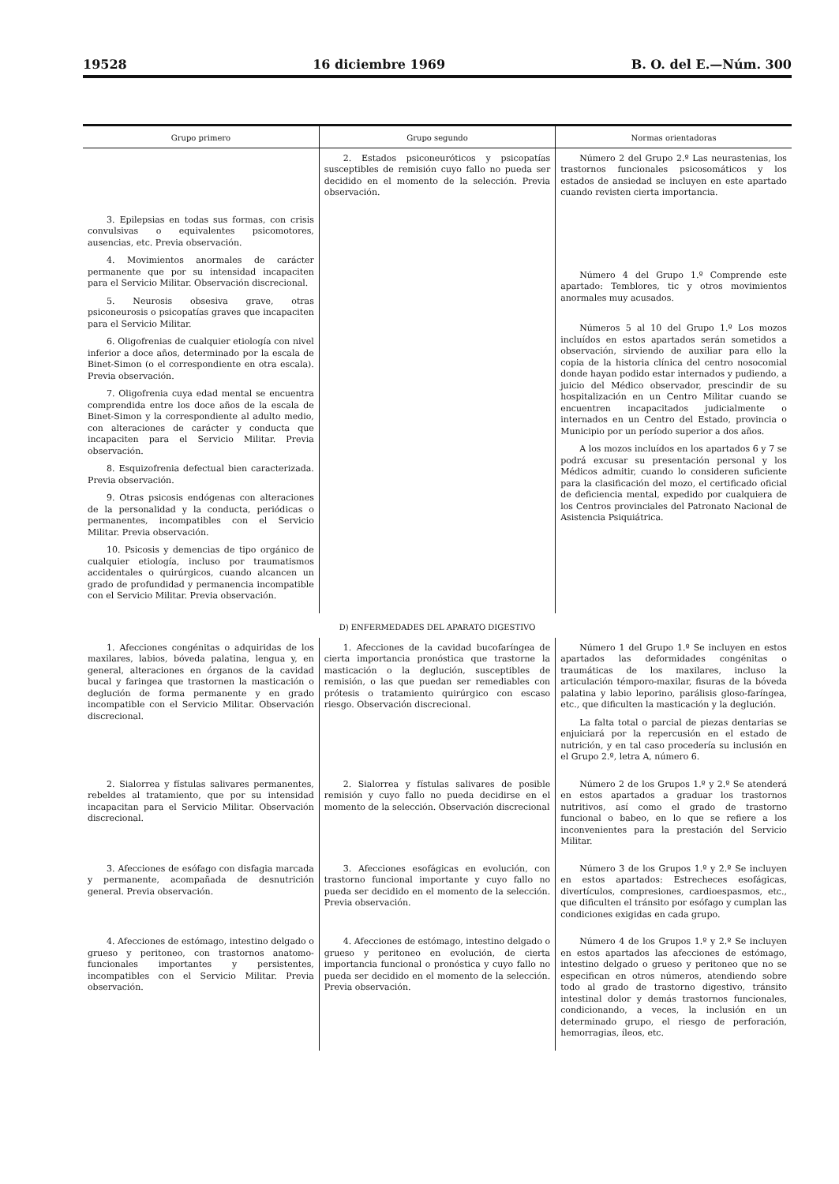19528 16 diciembre 1969 B. O. del E.—Núm. 300
| Grupo primero | Grupo segundo | Normas orientadoras |
| --- | --- | --- |
| | 2. Estados psiconeuróticos y psicopatías susceptibles de remisión cuyo fallo no pueda ser decidido en el momento de la selección. Previa observación. | Número 2 del Grupo 2.º Las neurastenias, los trastornos funcionales psicosomáticos y los estados de ansiedad se incluyen en este apartado cuando revisten cierta importancia. |
| 3. Epilepsias en todas sus formas, con crisis convulsivas o equivalentes psicomotores, ausencias, etc. Previa observación. 4. Movimientos anormales de carácter permanente que por su intensidad incapaciten para el Servicio Militar. Observación discrecional. 5. Neurosis obsesiva grave, otras psiconeurosis o psicopatías graves que incapaciten para el Servicio Militar. 6. Oligofrenias de cualquier etiología con nivel inferior a doce años, determinado por la escala de Binet-Simon (o el correspondiente en otra escala). Previa observación. 7. Oligofrenia cuya edad mental se encuentra comprendida entre los doce años de la escala de Binet-Simon y la correspondiente al adulto medio, con alteraciones de carácter y conducta que incapaciten para el Servicio Militar. Previa observación. 8. Esquizofrenia defectual bien caracterizada. Previa observación. 9. Otras psicosis endógenas con alteraciones de la personalidad y la conducta, periódicas o permanentes, incompatibles con el Servicio Militar. Previa observación. 10. Psicosis y demencias de tipo orgánico de cualquier etiología, incluso por traumatismos accidentales o quirúrgicos, cuando alcancen un grado de profundidad y permanencia incompatible con el Servicio Militar. Previa observación. | | Número 4 del Grupo 1.º Comprende este apartado: Temblores, tic y otros movimientos anormales muy acusados. Números 5 al 10 del Grupo 1.º Los mozos incluídos en estos apartados serán sometidos a observación, sirviendo de auxiliar para ello la copia de la historia clínica del centro nosocomial donde hayan podido estar internados y pudiendo, a juicio del Médico observador, prescindir de su hospitalización en un Centro Militar cuando se encuentren incapacitados judicialmente o internados en un Centro del Estado, provincia o Municipio por un período superior a dos años. A los mozos incluídos en los apartados 6 y 7 se podrá excusar su presentación personal y los Médicos admitir, cuando lo consideren suficiente para la clasificación del mozo, el certificado oficial de deficiencia mental, expedido por cualquiera de los Centros provinciales del Patronato Nacional de Asistencia Psiquiátrica. |
D) ENFERMEDADES DEL APARATO DIGESTIVO
| 1. Afecciones congénitas o adquiridas de los maxilares, labios, bóveda palatina, lengua y, en general, alteraciones en órganos de la cavidad bucal y faringea que trastornen la masticación o deglución de forma permanente y en grado incompatible con el Servicio Militar. Observación discrecional. | 1. Afecciones de la cavidad bucofaríngea de cierta importancia pronóstica que trastorne la masticación o la deglución, susceptibles de remisión, o las que puedan ser remediables con prótesis o tratamiento quirúrgico con escaso riesgo. Observación discrecional. | Número 1 del Grupo 1.º Se incluyen en estos apartados las deformidades congénitas o traumáticas de los maxilares, incluso la articulación témporo-maxilar, fisuras de la bóveda palatina y labio leporino, parálisis gloso-faríngea, etc., que dificulten la masticación y la deglución. La falta total o parcial de piezas dentarias se enjuiciará por la repercusión en el estado de nutrición, y en tal caso procedería su inclusión en el Grupo 2.º, letra A, número 6. |
| 2. Sialorrea y fístulas salivares permanentes, rebeldes al tratamiento, que por su intensidad incapacitan para el Servicio Militar. Observación discrecional. | 2. Sialorrea y fístulas salivares de posible remisión y cuyo fallo no pueda decidirse en el momento de la selección. Observación discrecional | Número 2 de los Grupos 1.º y 2.º Se atenderá en estos apartados a graduar los trastornos nutritivos, así como el grado de trastorno funcional o babeo, en lo que se refiere a los inconvenientes para la prestación del Servicio Militar. |
| 3. Afecciones de esófago con disfagia marcada y permanente, acompañada de desnutrición general. Previa observación. | 3. Afecciones esofágicas en evolución, con trastorno funcional importante y cuyo fallo no pueda ser decidido en el momento de la selección. Previa observación. | Número 3 de los Grupos 1.º y 2.º Se incluyen en estos apartados: Estrecheces esofágicas, divertículos, compresiones, cardioespasmos, etc., que dificulten el tránsito por esófago y cumplan las condiciones exigidas en cada grupo. |
| 4. Afecciones de estómago, intestino delgado o grueso y peritoneo, con trastornos anatomo-funcionales importantes y persistentes, incompatibles con el Servicio Militar. Previa observación. | 4. Afecciones de estómago, intestino delgado o grueso y peritoneo en evolución, de cierta importancia funcional o pronóstica y cuyo fallo no pueda ser decidido en el momento de la selección. Previa observación. | Número 4 de los Grupos 1.º y 2.º Se incluyen en estos apartados las afecciones de estómago, intestino delgado o grueso y peritoneo que no se especifican en otros números, atendiendo sobre todo al grado de trastorno digestivo, tránsito intestinal dolor y demás trastornos funcionales, condicionando, a veces, la inclusión en un determinado grupo, el riesgo de perforación, hemorragias, íleos, etc. |